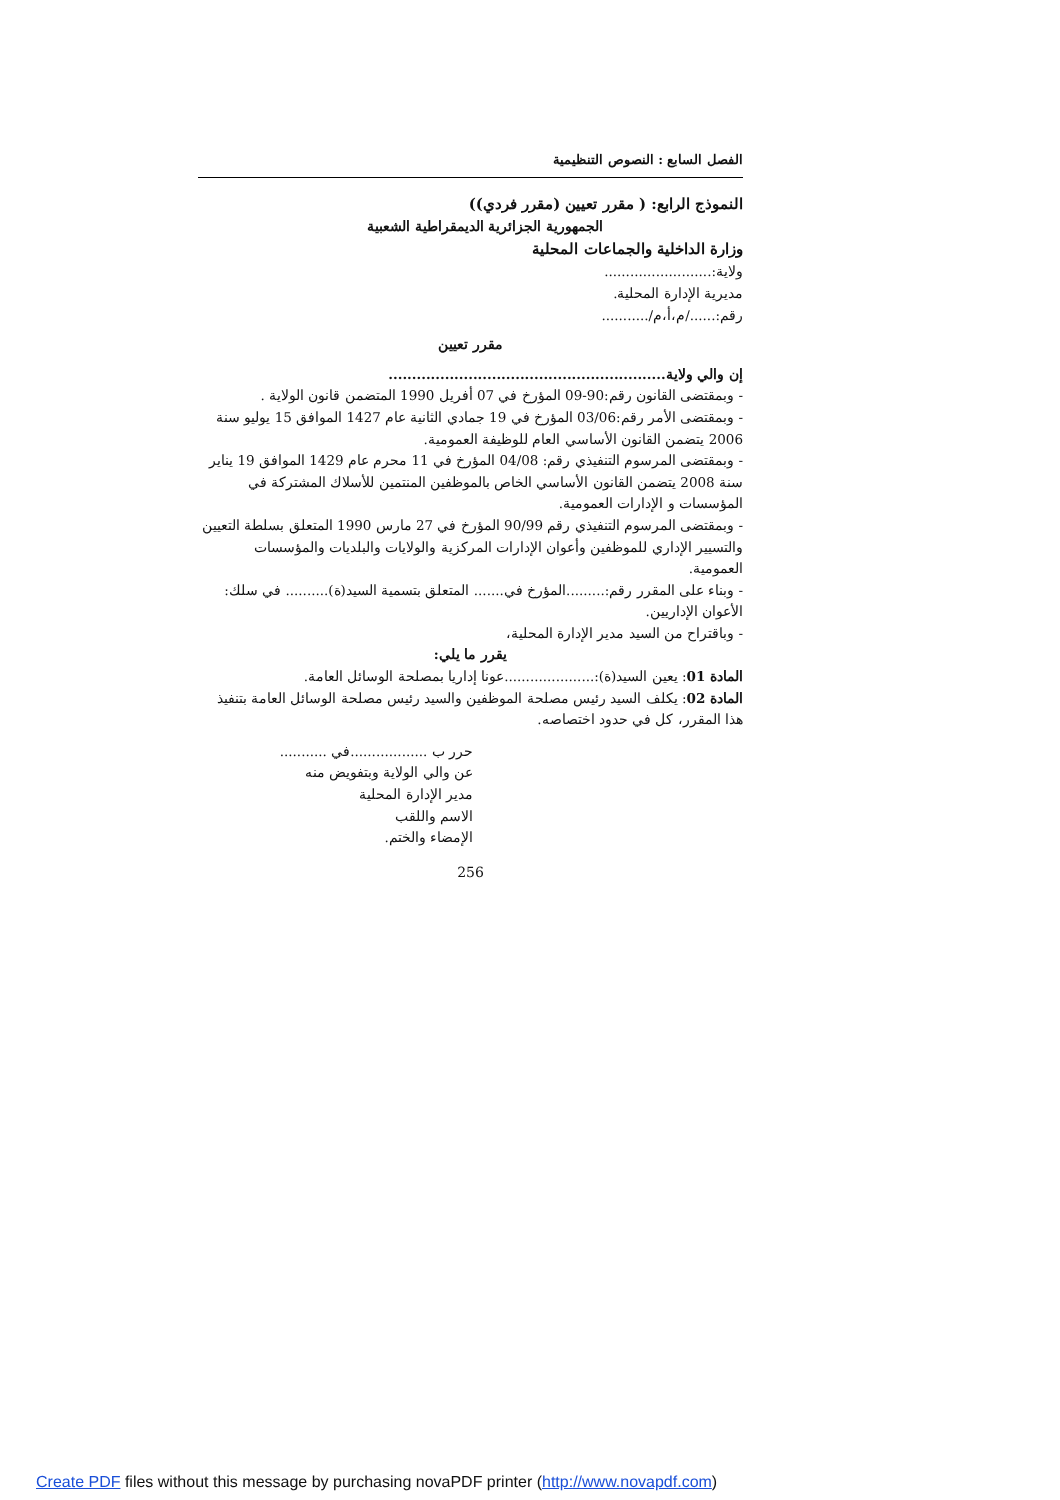الفصل السابع : النصوص التنظيمية
النموذج الرابع: ( مقرر تعيين (مقرر فردي))
الجمهورية الجزائرية الديمقراطية الشعبية
وزارة الداخلية والجماعات المحلية
ولاية:.........................
مديرية الإدارة المحلية.
رقم:....../م،أ،م/...........
مقرر تعيين
إن والي ولاية...........................................................
- وبمقتضى القانون رقم:90-09 المؤرخ في 07 أفريل 1990 المتضمن قانون الولاية .
- وبمقتضى الأمر رقم:03/06 المؤرخ في 19 جمادي الثانية عام 1427 الموافق 15 يوليو سنة 2006 يتضمن القانون الأساسي العام للوظيفة العمومية.
- وبمقتضى المرسوم التنفيذي رقم: 04/08 المؤرخ في 11 محرم عام 1429 الموافق 19 يناير سنة 2008 يتضمن القانون الأساسي الخاص بالموظفين المنتمين للأسلاك المشتركة في المؤسسات و الإدارات العمومية.
- وبمقتضى المرسوم التنفيذي رقم 90/99 المؤرخ في 27 مارس 1990 المتعلق بسلطة التعيين والتسيير الإداري للموظفين وأعوان الإدارات المركزية والولايات والبلديات والمؤسسات العمومية.
- وبناء على المقرر رقم:.........المؤرخ في....... المتعلق بتسمية السيد(ة).......... في سلك: الأعوان الإداريين.
- وباقتراح من السيد مدير الإدارة المحلية،
يقرر ما يلي:
المادة 01: يعين السيد(ة):.....................عونا إداريا بمصلحة الوسائل العامة.
المادة 02: يكلف السيد رئيس مصلحة الموظفين والسيد رئيس مصلحة الوسائل العامة بتنفيذ هذا المقرر، كل في حدود اختصاصه.
حرر ب ..................في ...........
عن والي الولاية وبتفويض منه
مدير الإدارة المحلية
الاسم واللقب
الإمضاء والختم.
256
Create PDF files without this message by purchasing novaPDF printer (http://www.novapdf.com)